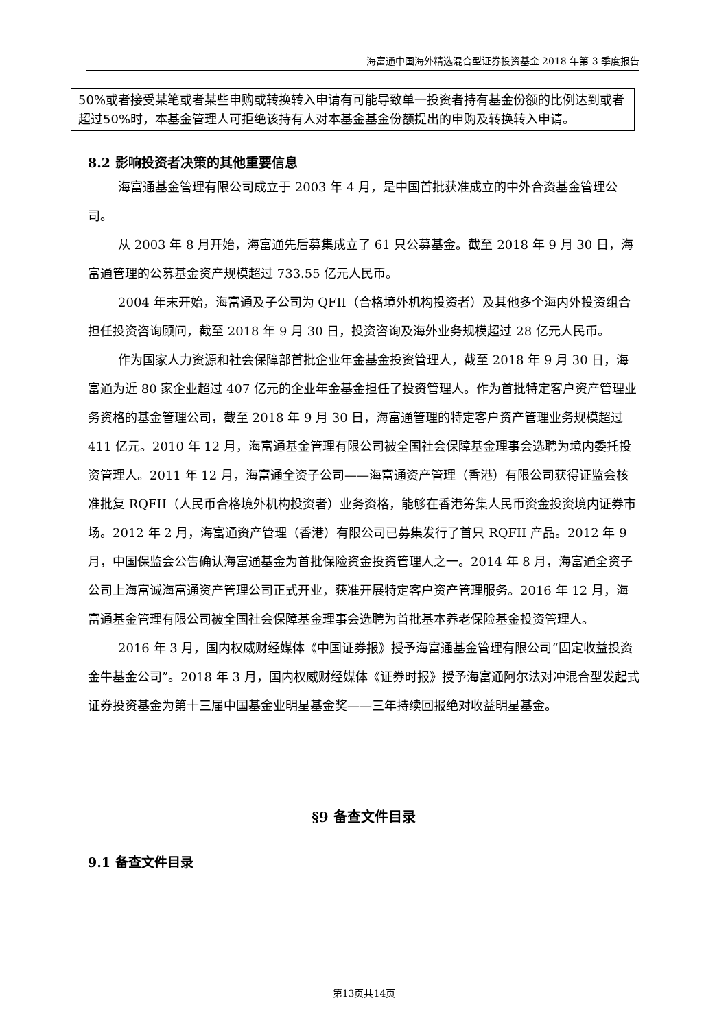海富通中国海外精选混合型证券投资基金 2018 年第 3 季度报告
50%或者接受某笔或者某些申购或转换转入申请有可能导致单一投资者持有基金份额的比例达到或者超过50%时，本基金管理人可拒绝该持有人对本基金基金份额提出的申购及转换转入申请。
8.2 影响投资者决策的其他重要信息
海富通基金管理有限公司成立于 2003 年 4 月，是中国首批获准成立的中外合资基金管理公司。
从 2003 年 8 月开始，海富通先后募集成立了 61 只公募基金。截至 2018 年 9 月 30 日，海富通管理的公募基金资产规模超过 733.55 亿元人民币。
2004 年末开始，海富通及子公司为 QFII（合格境外机构投资者）及其他多个海内外投资组合担任投资咨询顾问，截至 2018 年 9 月 30 日，投资咨询及海外业务规模超过 28 亿元人民币。
作为国家人力资源和社会保障部首批企业年金基金投资管理人，截至 2018 年 9 月 30 日，海富通为近 80 家企业超过 407 亿元的企业年金基金担任了投资管理人。作为首批特定客户资产管理业务资格的基金管理公司，截至 2018 年 9 月 30 日，海富通管理的特定客户资产管理业务规模超过 411 亿元。2010 年 12 月，海富通基金管理有限公司被全国社会保障基金理事会选聘为境内委托投资管理人。2011 年 12 月，海富通全资子公司——海富通资产管理（香港）有限公司获得证监会核准批复 RQFII（人民币合格境外机构投资者）业务资格，能够在香港筹集人民币资金投资境内证券市场。2012 年 2 月，海富通资产管理（香港）有限公司已募集发行了首只 RQFII 产品。2012 年 9 月，中国保监会公告确认海富通基金为首批保险资金投资管理人之一。2014 年 8 月，海富通全资子公司上海富诚海富通资产管理公司正式开业，获准开展特定客户资产管理服务。2016 年 12 月，海富通基金管理有限公司被全国社会保障基金理事会选聘为首批基本养老保险基金投资管理人。
2016 年 3 月，国内权威财经媒体《中国证券报》授予海富通基金管理有限公司“固定收益投资金牛基金公司”。2018 年 3 月，国内权威财经媒体《证券时报》授予海富通阿尔法对冲混合型发起式证券投资基金为第十三届中国基金业明星基金奖——三年持续回报绝对收益明星基金。
§9 备查文件目录
9.1 备查文件目录
第13页共14页